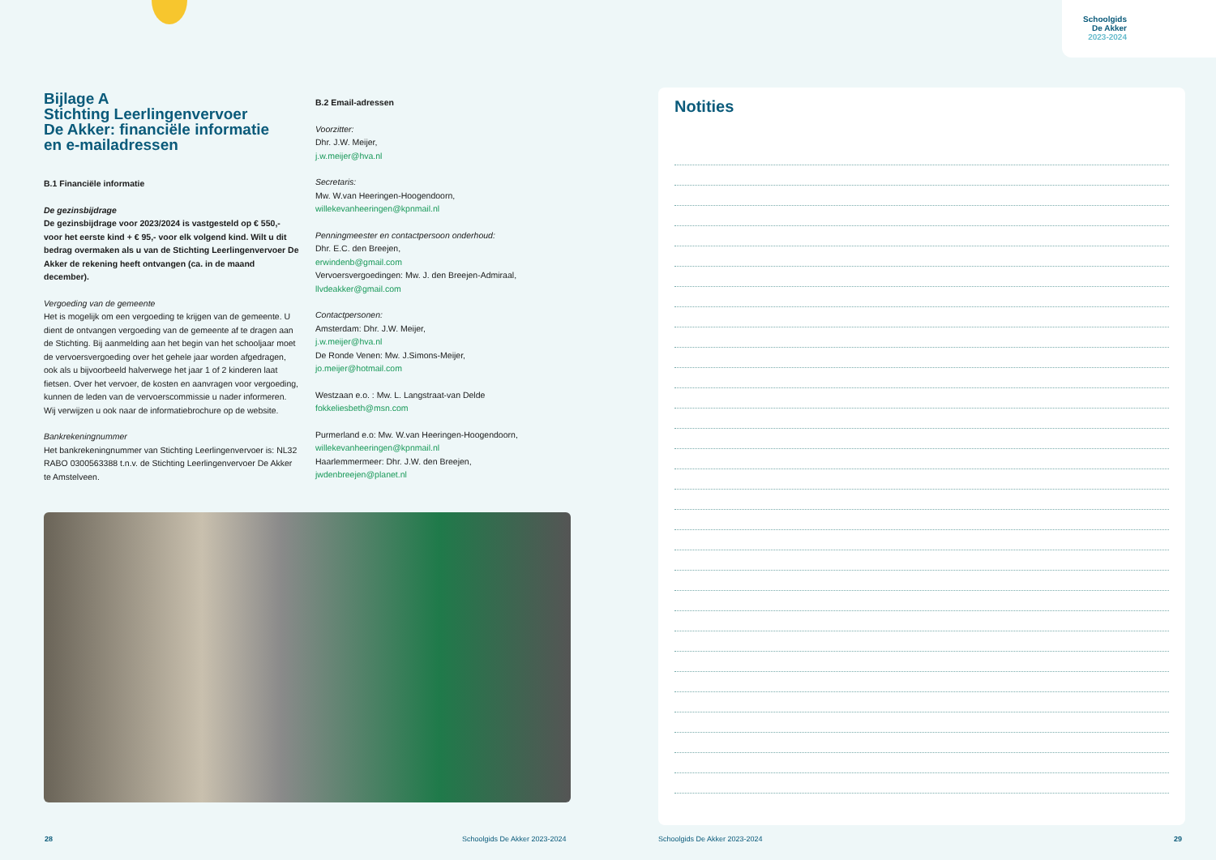Schoolgids
De Akker
2023-2024
Bijlage A
Stichting Leerlingenvervoer
De Akker: financiële informatie
en e-mailadressen
B.1 Financiële informatie
De gezinsbijdrage
De gezinsbijdrage voor 2023/2024 is vastgesteld op € 550,- voor het eerste kind + € 95,- voor elk volgend kind. Wilt u dit bedrag overmaken als u van de Stichting Leerlingenvervoer De Akker de rekening heeft ontvangen (ca. in de maand december).
Vergoeding van de gemeente
Het is mogelijk om een vergoeding te krijgen van de gemeente. U dient de ontvangen vergoeding van de gemeente af te dragen aan de Stichting. Bij aanmelding aan het begin van het schooljaar moet de vervoersvergoeding over het gehele jaar worden afgedragen, ook als u bijvoorbeeld halverwege het jaar 1 of 2 kinderen laat fietsen. Over het vervoer, de kosten en aanvragen voor vergoeding, kunnen de leden van de vervoerscommissie u nader informeren. Wij verwijzen u ook naar de informatiebrochure op de website.
Bankrekeningnummer
Het bankrekeningnummer van Stichting Leerlingenvervoer is: NL32 RABO 0300563388 t.n.v. de Stichting Leerlingenvervoer De Akker te Amstelveen.
B.2 Email-adressen
Voorzitter:
Dhr. J.W. Meijer,
j.w.meijer@hva.nl
Secretaris:
Mw. W.van Heeringen-Hoogendoorn,
willekevanheeringen@kpnmail.nl
Penningmeester en contactpersoon onderhoud:
Dhr. E.C. den Breejen,
erwindenb@gmail.com
Vervoersvergoedingen: Mw. J. den Breejen-Admiraal,
llvdeakker@gmail.com
Contactpersonen:
Amsterdam: Dhr. J.W. Meijer,
j.w.meijer@hva.nl
De Ronde Venen: Mw. J.Simons-Meijer,
jo.meijer@hotmail.com
Westzaan e.o. : Mw. L. Langstraat-van Delde
fokkeliesbeth@msn.com
Purmerland e.o: Mw. W.van Heeringen-Hoogendoorn,
willekevanheeringen@kpnmail.nl
Haarlemmermeer: Dhr. J.W. den Breejen,
jwdenbreejen@planet.nl
28 Schoolgids De Akker 2023-2024
Notities
Schoolgids De Akker 2023-2024 29